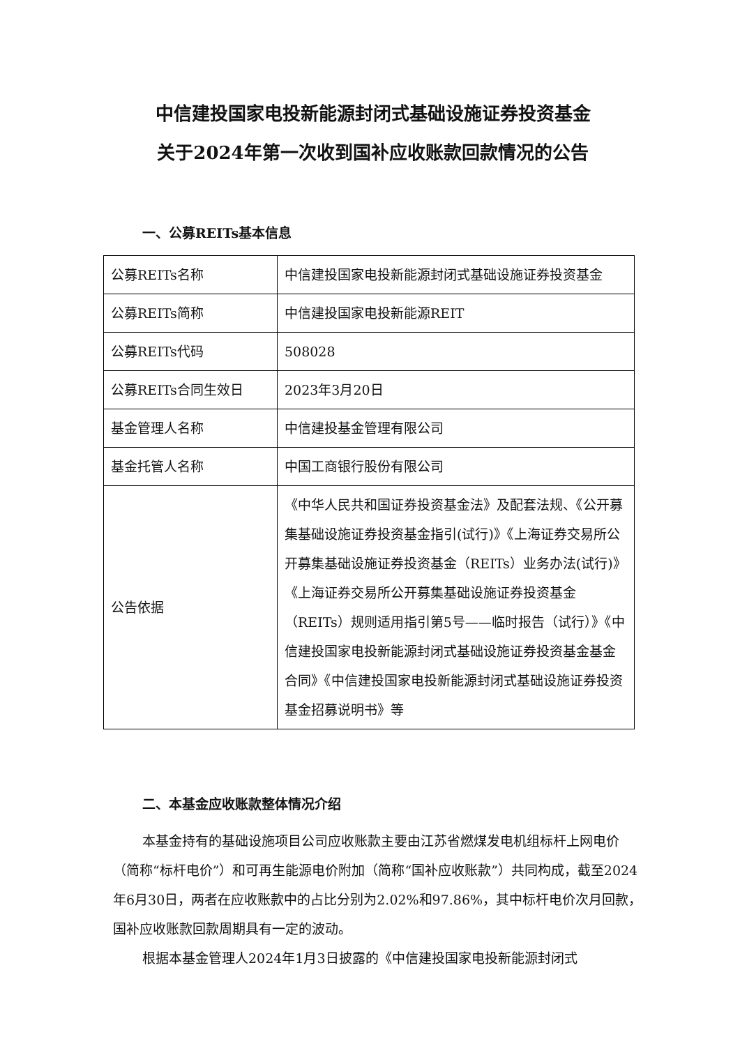中信建投国家电投新能源封闭式基础设施证券投资基金
关于2024年第一次收到国补应收账款回款情况的公告
一、公募REITs基本信息
| 公募REITs名称 | 中信建投国家电投新能源封闭式基础设施证券投资基金 |
| 公募REITs简称 | 中信建投国家电投新能源REIT |
| 公募REITs代码 | 508028 |
| 公募REITs合同生效日 | 2023年3月20日 |
| 基金管理人名称 | 中信建投基金管理有限公司 |
| 基金托管人名称 | 中国工商银行股份有限公司 |
| 公告依据 | 《中华人民共和国证券投资基金法》及配套法规、《公开募集基础设施证券投资基金指引(试行)》《上海证券交易所公开募集基础设施证券投资基金（REITs）业务办法(试行)》《上海证券交易所公开募集基础设施证券投资基金（REITs）规则适用指引第5号——临时报告（试行）》《中信建投国家电投新能源封闭式基础设施证券投资基金基金合同》《中信建投国家电投新能源封闭式基础设施证券投资基金招募说明书》等 |
二、本基金应收账款整体情况介绍
本基金持有的基础设施项目公司应收账款主要由江苏省燃煤发电机组标杆上网电价（简称“标杆电价”）和可再生能源电价附加（简称“国补应收账款”）共同构成，截至2024年6月30日，两者在应收账款中的占比分别为2.02%和97.86%，其中标杆电价次月回款，国补应收账款回款周期具有一定的波动。
根据本基金管理人2024年1月3日披露的《中信建投国家电投新能源封闭式